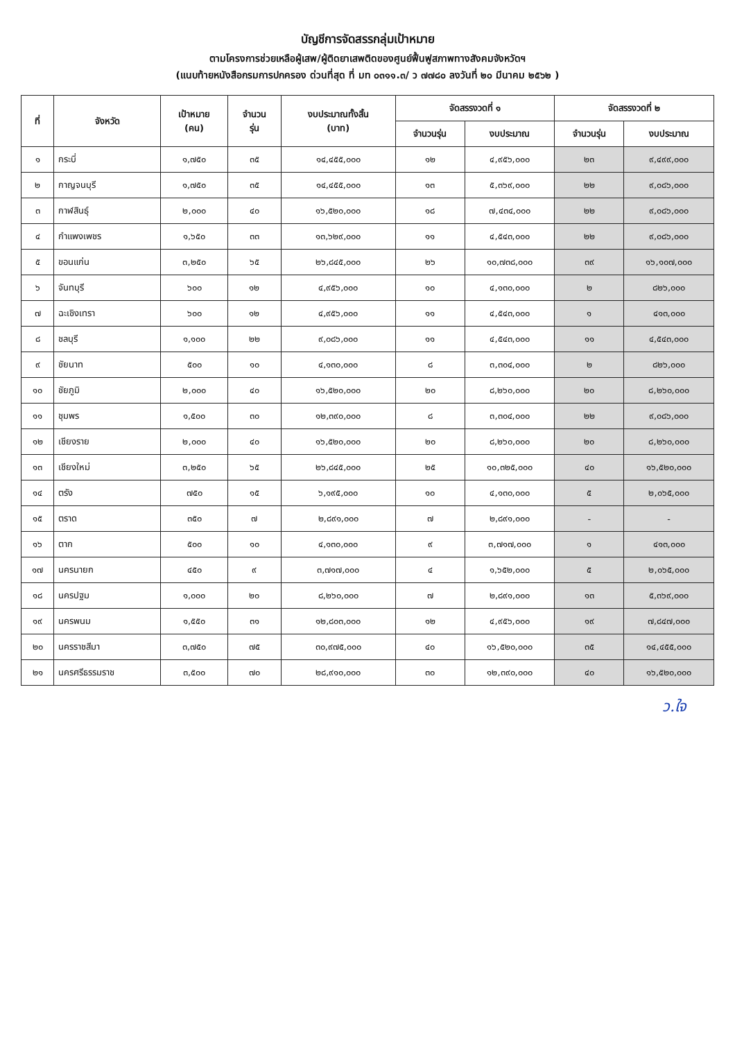บัญชีการจัดสรรกลุ่มเป้าหมาย
ตามโครงการช่วยเหลือผู้เสพ/ผู้ติดยาเสพติดของศูนย์ฟื้นฟูสภาพทางสังคมจังหวัดฯ
(แนบท้ายหนังสือกรมการปกครอง ด่วนที่สุด ที่ มท ๐๓๑๑.๓/ ว ๗๗๘๐ ลงวันที่ ๒๐ มีนาคม ๒๕๖๒ )
| ที่ | จังหวัด | เป้าหมาย (คน) | จำนวน รุ่น | งบประมาณทั้งสิ้น (บาท) | จัดสรรงวดที่ ๑ | | จัดสรรงวดที่ ๒ | |
| --- | --- | --- | --- | --- | --- | --- | --- | --- |
| | | | | | จำนวนรุ่น | งบประมาณ | จำนวนรุ่น | งบประมาณ |
| ๑ | กระบี่ | ๑,๗๕๐ | ๓๕ | ๑๔,๔๕๕,๐๐๐ | ๑๒ | ๔,๙๕๖,๐๐๐ | ๒๓ | ๙,๔๙๙,๐๐๐ |
| ๒ | กาญจนบุรี | ๑,๗๕๐ | ๓๕ | ๑๔,๔๕๕,๐๐๐ | ๑๓ | ๕,๓๖๙,๐๐๐ | ๒๒ | ๙,๐๘๖,๐๐๐ |
| ๓ | กาฬสินธุ์ | ๒,๐๐๐ | ๔๐ | ๑๖,๕๒๐,๐๐๐ | ๑๘ | ๗,๔๓๔,๐๐๐ | ๒๒ | ๙,๐๘๖,๐๐๐ |
| ๔ | กำแพงเพชร | ๑,๖๕๐ | ๓๓ | ๑๓,๖๒๙,๐๐๐ | ๑๑ | ๔,๕๔๓,๐๐๐ | ๒๒ | ๙,๐๘๖,๐๐๐ |
| ๕ | ขอนแก่น | ๓,๒๕๐ | ๖๕ | ๒๖,๘๔๕,๐๐๐ | ๒๖ | ๑๐,๗๓๘,๐๐๐ | ๓๙ | ๑๖,๑๐๗,๐๐๐ |
| ๖ | จันทบุรี | ๖๐๐ | ๑๒ | ๔,๙๕๖,๐๐๐ | ๑๐ | ๔,๑๓๐,๐๐๐ | ๒ | ๘๒๖,๐๐๐ |
| ๗ | ฉะเชิงเทรา | ๖๐๐ | ๑๒ | ๔,๙๕๖,๐๐๐ | ๑๑ | ๔,๕๔๓,๐๐๐ | ๑ | ๔๑๓,๐๐๐ |
| ๘ | ชลบุรี | ๑,๑๐๐ | ๒๒ | ๙,๐๘๖,๐๐๐ | ๑๑ | ๔,๕๔๓,๐๐๐ | ๑๑ | ๔,๕๔๓,๐๐๐ |
| ๙ | ชัยนาท | ๕๐๐ | ๑๐ | ๔,๑๓๐,๐๐๐ | ๘ | ๓,๓๐๔,๐๐๐ | ๒ | ๘๒๖,๐๐๐ |
| ๑๐ | ชัยภูมิ | ๒,๐๐๐ | ๔๐ | ๑๖,๕๒๐,๐๐๐ | ๒๐ | ๘,๒๖๐,๐๐๐ | ๒๐ | ๘,๒๖๐,๐๐๐ |
| ๑๑ | ชุมพร | ๑,๕๐๐ | ๓๐ | ๑๒,๓๙๐,๐๐๐ | ๘ | ๓,๓๐๔,๐๐๐ | ๒๒ | ๙,๐๘๖,๐๐๐ |
| ๑๒ | เชียงราย | ๒,๐๐๐ | ๔๐ | ๑๖,๕๒๐,๐๐๐ | ๒๐ | ๘,๒๖๐,๐๐๐ | ๒๐ | ๘,๒๖๐,๐๐๐ |
| ๑๓ | เชียงใหม่ | ๓,๒๕๐ | ๖๕ | ๒๖,๘๔๕,๐๐๐ | ๒๕ | ๑๐,๓๒๕,๐๐๐ | ๔๐ | ๑๖,๕๒๐,๐๐๐ |
| ๑๔ | ตรัง | ๗๕๐ | ๑๕ | ๖,๑๙๕,๐๐๐ | ๑๐ | ๔,๑๓๐,๐๐๐ | ๕ | ๒,๐๖๕,๐๐๐ |
| ๑๕ | ตราด | ๓๕๐ | ๗ | ๒,๘๙๑,๐๐๐ | ๗ | ๒,๘๙๑,๐๐๐ | - | - |
| ๑๖ | ตาก | ๕๐๐ | ๑๐ | ๔,๑๓๐,๐๐๐ | ๙ | ๓,๗๑๗,๐๐๐ | ๑ | ๔๑๓,๐๐๐ |
| ๑๗ | นครนายก | ๔๕๐ | ๙ | ๓,๗๑๗,๐๐๐ | ๔ | ๑,๖๕๒,๐๐๐ | ๕ | ๒,๐๖๕,๐๐๐ |
| ๑๘ | นครปฐม | ๑,๐๐๐ | ๒๐ | ๘,๒๖๐,๐๐๐ | ๗ | ๒,๘๙๑,๐๐๐ | ๑๓ | ๕,๓๖๙,๐๐๐ |
| ๑๙ | นครพนม | ๑,๕๕๐ | ๓๑ | ๑๒,๘๐๓,๐๐๐ | ๑๒ | ๔,๙๕๖,๐๐๐ | ๑๙ | ๗,๘๔๗,๐๐๐ |
| ๒๐ | นครราชสีมา | ๓,๗๕๐ | ๗๕ | ๓๐,๙๗๕,๐๐๐ | ๔๐ | ๑๖,๕๒๐,๐๐๐ | ๓๕ | ๑๔,๔๕๕,๐๐๐ |
| ๒๑ | นครศรีธรรมราช | ๓,๕๐๐ | ๗๐ | ๒๘,๙๑๐,๐๐๐ | ๓๐ | ๑๒,๓๙๐,๐๐๐ | ๔๐ | ๑๖,๕๒๐,๐๐๐ |
ว.ใจ